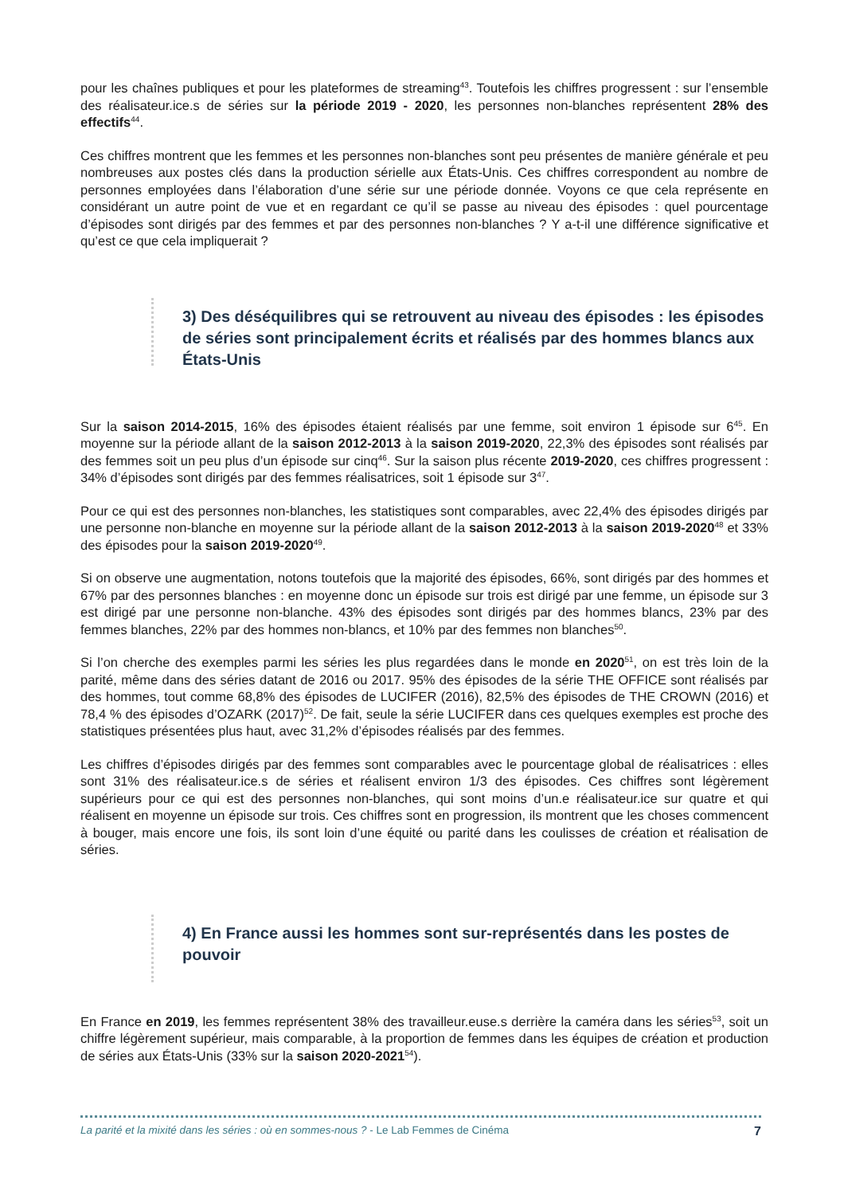pour les chaînes publiques et pour les plateformes de streaming<sup>43</sup>. Toutefois les chiffres progressent : sur l’ensemble des réalisateur.ice.s de séries sur la période 2019 - 2020, les personnes non-blanches représentent 28% des effectifs<sup>44</sup>.
Ces chiffres montrent que les femmes et les personnes non-blanches sont peu présentes de manière générale et peu nombreuses aux postes clés dans la production sérielle aux États-Unis. Ces chiffres correspondent au nombre de personnes employées dans l’élaboration d’une série sur une période donnée. Voyons ce que cela représente en considérant un autre point de vue et en regardant ce qu’il se passe au niveau des épisodes : quel pourcentage d’épisodes sont dirigés par des femmes et par des personnes non-blanches ? Y a-t-il une différence significative et qu’est ce que cela impliquerait ?
3) Des déséquilibres qui se retrouvent au niveau des épisodes : les épisodes de séries sont principalement écrits et réalisés par des hommes blancs aux États-Unis
Sur la saison 2014-2015, 16% des épisodes étaient réalisés par une femme, soit environ 1 épisode sur 6<sup>45</sup>. En moyenne sur la période allant de la saison 2012-2013 à la saison 2019-2020, 22,3% des épisodes sont réalisés par des femmes soit un peu plus d’un épisode sur cinq<sup>46</sup>. Sur la saison plus récente 2019-2020, ces chiffres progressent : 34% d’épisodes sont dirigés par des femmes réalisatrices, soit 1 épisode sur 3<sup>47</sup>.
Pour ce qui est des personnes non-blanches, les statistiques sont comparables, avec 22,4% des épisodes dirigés par une personne non-blanche en moyenne sur la période allant de la saison 2012-2013 à la saison 2019-2020<sup>48</sup> et 33% des épisodes pour la saison 2019-2020<sup>49</sup>.
Si on observe une augmentation, notons toutefois que la majorité des épisodes, 66%, sont dirigés par des hommes et 67% par des personnes blanches : en moyenne donc un épisode sur trois est dirigé par une femme, un épisode sur 3 est dirigé par une personne non-blanche. 43% des épisodes sont dirigés par des hommes blancs, 23% par des femmes blanches, 22% par des hommes non-blancs, et 10% par des femmes non blanches<sup>50</sup>.
Si l’on cherche des exemples parmi les séries les plus regardées dans le monde en 2020<sup>51</sup>, on est très loin de la parité, même dans des séries datant de 2016 ou 2017. 95% des épisodes de la série THE OFFICE sont réalisés par des hommes, tout comme 68,8% des épisodes de LUCIFER (2016), 82,5% des épisodes de THE CROWN (2016) et 78,4 % des épisodes d’OZARK (2017)<sup>52</sup>. De fait, seule la série LUCIFER dans ces quelques exemples est proche des statistiques présentées plus haut, avec 31,2% d’épisodes réalisés par des femmes.
Les chiffres d’épisodes dirigés par des femmes sont comparables avec le pourcentage global de réalisatrices : elles sont 31% des réalisateur.ice.s de séries et réalisent environ 1/3 des épisodes. Ces chiffres sont légèrement supérieurs pour ce qui est des personnes non-blanches, qui sont moins d’un.e réalisateur.ice sur quatre et qui réalisent en moyenne un épisode sur trois. Ces chiffres sont en progression, ils montrent que les choses commencent à bouger, mais encore une fois, ils sont loin d’une équité ou parité dans les coulisses de création et réalisation de séries.
4) En France aussi les hommes sont sur-représentés dans les postes de pouvoir
En France en 2019, les femmes représentent 38% des travailleur.euse.s derrière la caméra dans les séries<sup>53</sup>, soit un chiffre légèrement supérieur, mais comparable, à la proportion de femmes dans les équipes de création et production de séries aux États-Unis (33% sur la saison 2020-2021<sup>54</sup>).
La parité et la mixité dans les séries : où en sommes-nous ? - Le Lab Femmes de Cinéma 7